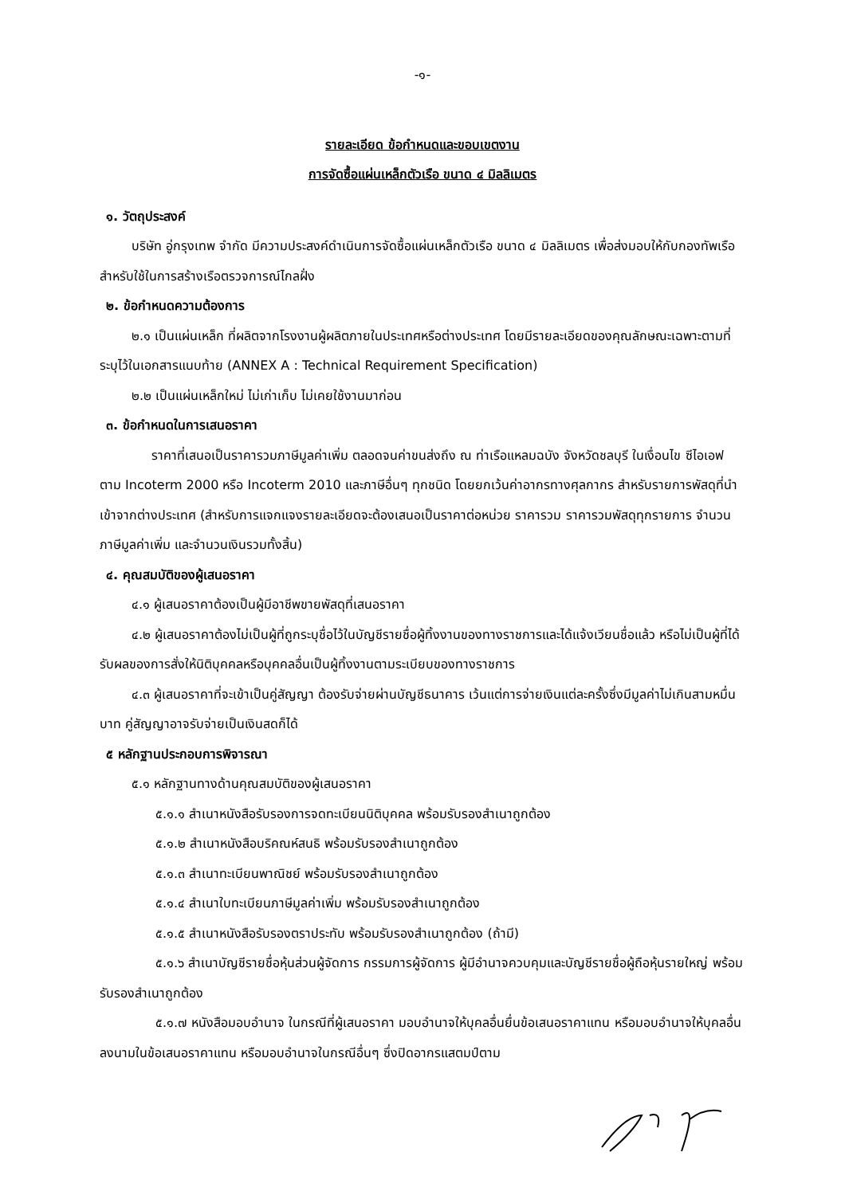-๑-
รายละเอียด ข้อกำหนดและขอบเขตงาน
การจัดซื้อแผ่นเหล็กตัวเรือ ขนาด ๔ มิลลิเมตร
๑. วัตถุประสงค์
บริษัท อู่กรุงเทพ จำกัด มีความประสงค์ดำเนินการจัดซื้อแผ่นเหล็กตัวเรือ ขนาด ๔ มิลลิเมตร เพื่อส่งมอบให้กับกองทัพเรือ สำหรับใช้ในการสร้างเรือตรวจการณ์ไกลฝั่ง
๒. ข้อกำหนดความต้องการ
๒.๑ เป็นแผ่นเหล็ก ที่ผลิตจากโรงงานผู้ผลิตภายในประเทศหรือต่างประเทศ โดยมีรายละเอียดของคุณลักษณะเฉพาะตามที่ระบุไว้ในเอกสารแนบท้าย (ANNEX A : Technical Requirement Specification)
๒.๒ เป็นแผ่นเหล็กใหม่ ไม่เก่าเก็บ ไม่เคยใช้งานมาก่อน
๓. ข้อกำหนดในการเสนอราคา
ราคาที่เสนอเป็นราคารวมภาษีมูลค่าเพิ่ม ตลอดจนค่าขนส่งถึง ณ ท่าเรือแหลมฉบัง จังหวัดชลบุรี ในเงื่อนไข ซีไอเอฟ ตาม Incoterm 2000 หรือ Incoterm 2010 และภาษีอื่นๆ ทุกชนิด โดยยกเว้นค่าอากรทางศุลกากร สำหรับรายการพัสดุที่นำเข้าจากต่างประเทศ (สำหรับการแจกแจงรายละเอียดจะต้องเสนอเป็นราคาต่อหน่วย ราคารวม ราคารวมพัสดุทุกรายการ จำนวนภาษีมูลค่าเพิ่ม และจำนวนเงินรวมทั้งสิ้น)
๔. คุณสมบัติของผู้เสนอราคา
๔.๑ ผู้เสนอราคาต้องเป็นผู้มีอาชีพขายพัสดุที่เสนอราคา
๔.๒ ผู้เสนอราคาต้องไม่เป็นผู้ที่ถูกระบุชื่อไว้ในบัญชีรายชื่อผู้ทิ้งงานของทางราชการและได้แจ้งเวียนชื่อแล้ว หรือไม่เป็นผู้ที่ได้รับผลของการสั่งให้นิติบุคคลหรือบุคคลอื่นเป็นผู้ทิ้งงานตามระเบียบของทางราชการ
๔.๓ ผู้เสนอราคาที่จะเข้าเป็นคู่สัญญา ต้องรับจ่ายผ่านบัญชีธนาคาร เว้นแต่การจ่ายเงินแต่ละครั้งซึ่งมีมูลค่าไม่เกินสามหมื่นบาท คู่สัญญาอาจรับจ่ายเป็นเงินสดก็ได้
๕ หลักฐานประกอบการพิจารณา
๕.๑ หลักฐานทางด้านคุณสมบัติของผู้เสนอราคา
๕.๑.๑ สำเนาหนังสือรับรองการจดทะเบียนนิติบุคคล พร้อมรับรองสำเนาถูกต้อง
๕.๑.๒ สำเนาหนังสือบริคณห์สนธิ พร้อมรับรองสำเนาถูกต้อง
๕.๑.๓ สำเนาทะเบียนพาณิชย์ พร้อมรับรองสำเนาถูกต้อง
๕.๑.๔ สำเนาใบทะเบียนภาษีมูลค่าเพิ่ม พร้อมรับรองสำเนาถูกต้อง
๕.๑.๕ สำเนาหนังสือรับรองตราประทับ พร้อมรับรองสำเนาถูกต้อง (ถ้ามี)
๕.๑.๖ สำเนาบัญชีรายชื่อหุ้นส่วนผู้จัดการ กรรมการผู้จัดการ ผู้มีอำนาจควบคุมและบัญชีรายชื่อผู้ถือหุ้นรายใหญ่ พร้อมรับรองสำเนาถูกต้อง
๕.๑.๗ หนังสือมอบอำนาจ ในกรณีที่ผู้เสนอราคา มอบอำนาจให้บุคลอื่นยื่นข้อเสนอราคาแทน หรือมอบอำนาจให้บุคลอื่นลงนามในข้อเสนอราคาแทน หรือมอบอำนาจในกรณีอื่นๆ ซึ่งปิดอากรแสตมป์ตาม